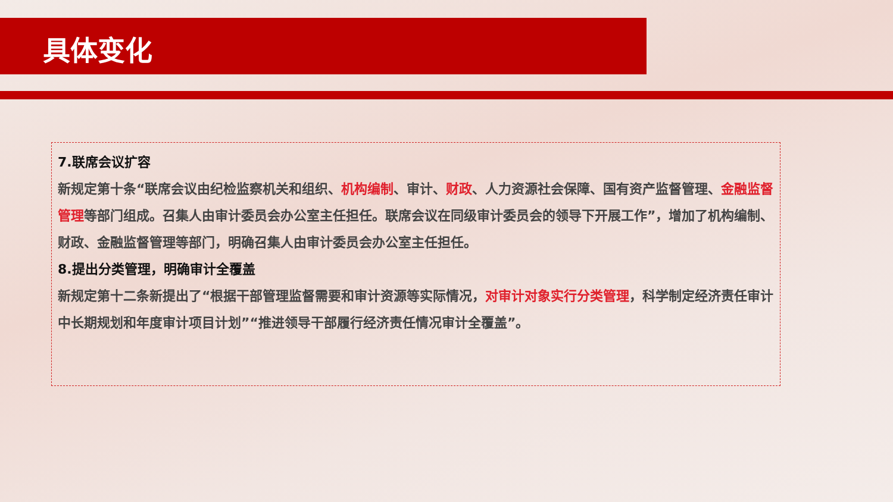具体变化
7.联席会议扩容
新规定第十条“联席会议由纪检监察机关和组织、机构编制、审计、财政、人力资源社会保障、国有资产监督管理、金融监督管理等部门组成。召集人由审计委员会办公室主任担任。联席会议在同级审计委员会的领导下开展工作”，增加了机构编制、财政、金融监督管理等部门，明确召集人由审计委员会办公室主任担任。
8.提出分类管理，明确审计全覆盖
新规定第十二条新提出了“根据干部管理监督需要和审计资源等实际情况，对审计对象实行分类管理，科学制定经济责任审计中长期规划和年度审计项目计划”“推进领导干部履行经济责任情况审计全覆盖”。